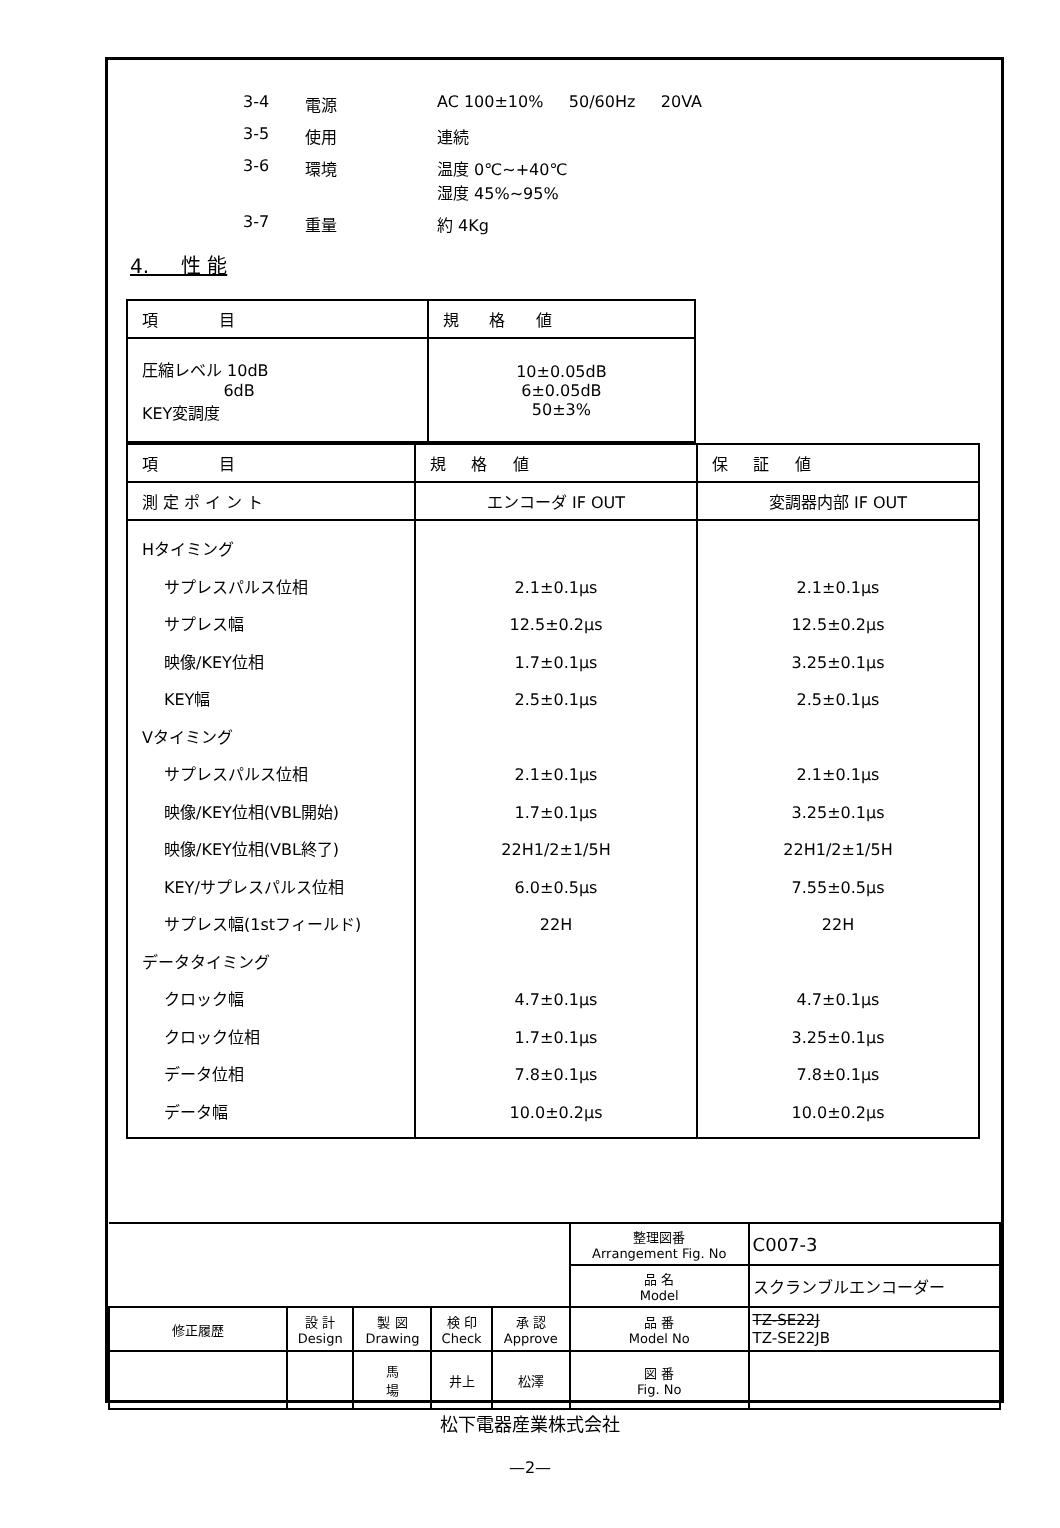| 3-4 | 電源 | AC 100±10% 50/60Hz 20VA |
| 3-5 | 使用 | 連続 |
| 3-6 | 環境 | 温度 0℃~+40℃ 湿度 45%~95% |
| 3-7 | 重量 | 約 4Kg |
4. 性 能
| 項 目 | 規 格 値 |
| --- | --- |
| 圧縮レベル 10dB 6dB KEY変調度 | 10±0.05dB 6±0.05dB 50±3% |
| 項 目 | 規 格 値 | 保 証 値 |
| --- | --- | --- |
| 測 定 ポ イ ン ト | エンコーダ IF OUT | 変調器内部 IF OUT |
| Hタイミング サプレスパルス位相 サプレス幅 映像/KEY位相 KEY幅 Vタイミング サプレスパルス位相 映像/KEY位相(VBL開始) 映像/KEY位相(VBL終了) KEY/サプレスパルス位相 サプレス幅(1stフィールド) データタイミング クロック幅 クロック位相 データ位相 データ幅 | 2.1±0.1μs 12.5±0.2μs 1.7±0.1μs 2.5±0.1μs 2.1±0.1μs 1.7±0.1μs 22H1/2±1/5H 6.0±0.5μs 22H 4.7±0.1μs 1.7±0.1μs 7.8±0.1μs 10.0±0.2μs | 2.1±0.1μs 12.5±0.2μs 3.25±0.1μs 2.5±0.1μs 2.1±0.1μs 3.25±0.1μs 22H1/2±1/5H 7.55±0.5μs 22H 4.7±0.1μs 3.25±0.1μs 7.8±0.1μs 10.0±0.2μs |
| | | | | | 整理図番 Arrangement Fig. No | C007-3 |
| | | | | | 品 名 Model | スクランブルエンコーダー |
| 修正履歴 | 設 計 Design | 製 図 Drawing | 検 印 Check | 承 認 Approve | 品 番 Model No | TZ-SE22J TZ-SE22JB |
| | | 馬 場 | 井上 | 松澤 | 図 番 Fig. No | |
松下電器産業株式会社
—2—